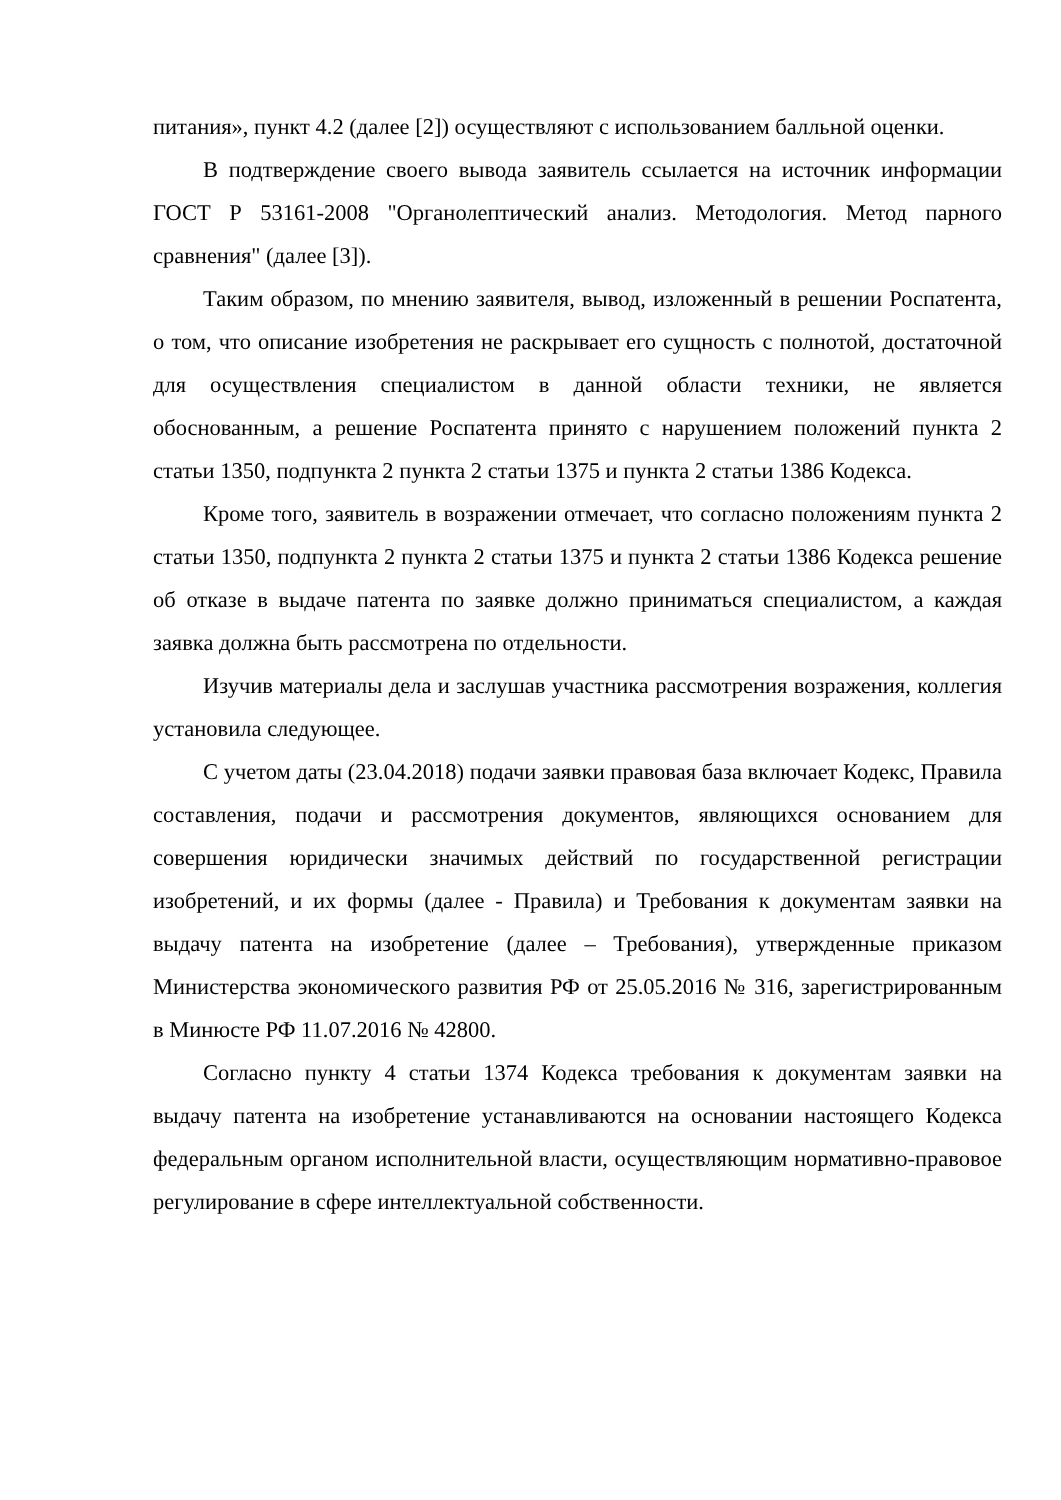питания», пункт 4.2 (далее [2]) осуществляют с использованием балльной оценки.
В подтверждение своего вывода заявитель ссылается на источник информации ГОСТ Р 53161-2008 "Органолептический анализ. Методология. Метод парного сравнения" (далее [3]).
Таким образом, по мнению заявителя, вывод, изложенный в решении Роспатента, о том, что описание изобретения не раскрывает его сущность с полнотой, достаточной для осуществления специалистом в данной области техники, не является обоснованным, а решение Роспатента принято с нарушением положений пункта 2 статьи 1350, подпункта 2 пункта 2 статьи 1375 и пункта 2 статьи 1386 Кодекса.
Кроме того, заявитель в возражении отмечает, что согласно положениям пункта 2 статьи 1350, подпункта 2 пункта 2 статьи 1375 и пункта 2 статьи 1386 Кодекса решение об отказе в выдаче патента по заявке должно приниматься специалистом, а каждая заявка должна быть рассмотрена по отдельности.
Изучив материалы дела и заслушав участника рассмотрения возражения, коллегия установила следующее.
С учетом даты (23.04.2018) подачи заявки правовая база включает Кодекс, Правила составления, подачи и рассмотрения документов, являющихся основанием для совершения юридически значимых действий по государственной регистрации изобретений, и их формы (далее - Правила) и Требования к документам заявки на выдачу патента на изобретение (далее – Требования), утвержденные приказом Министерства экономического развития РФ от 25.05.2016 № 316, зарегистрированным в Минюсте РФ 11.07.2016 № 42800.
Согласно пункту 4 статьи 1374 Кодекса требования к документам заявки на выдачу патента на изобретение устанавливаются на основании настоящего Кодекса федеральным органом исполнительной власти, осуществляющим нормативно-правовое регулирование в сфере интеллектуальной собственности.